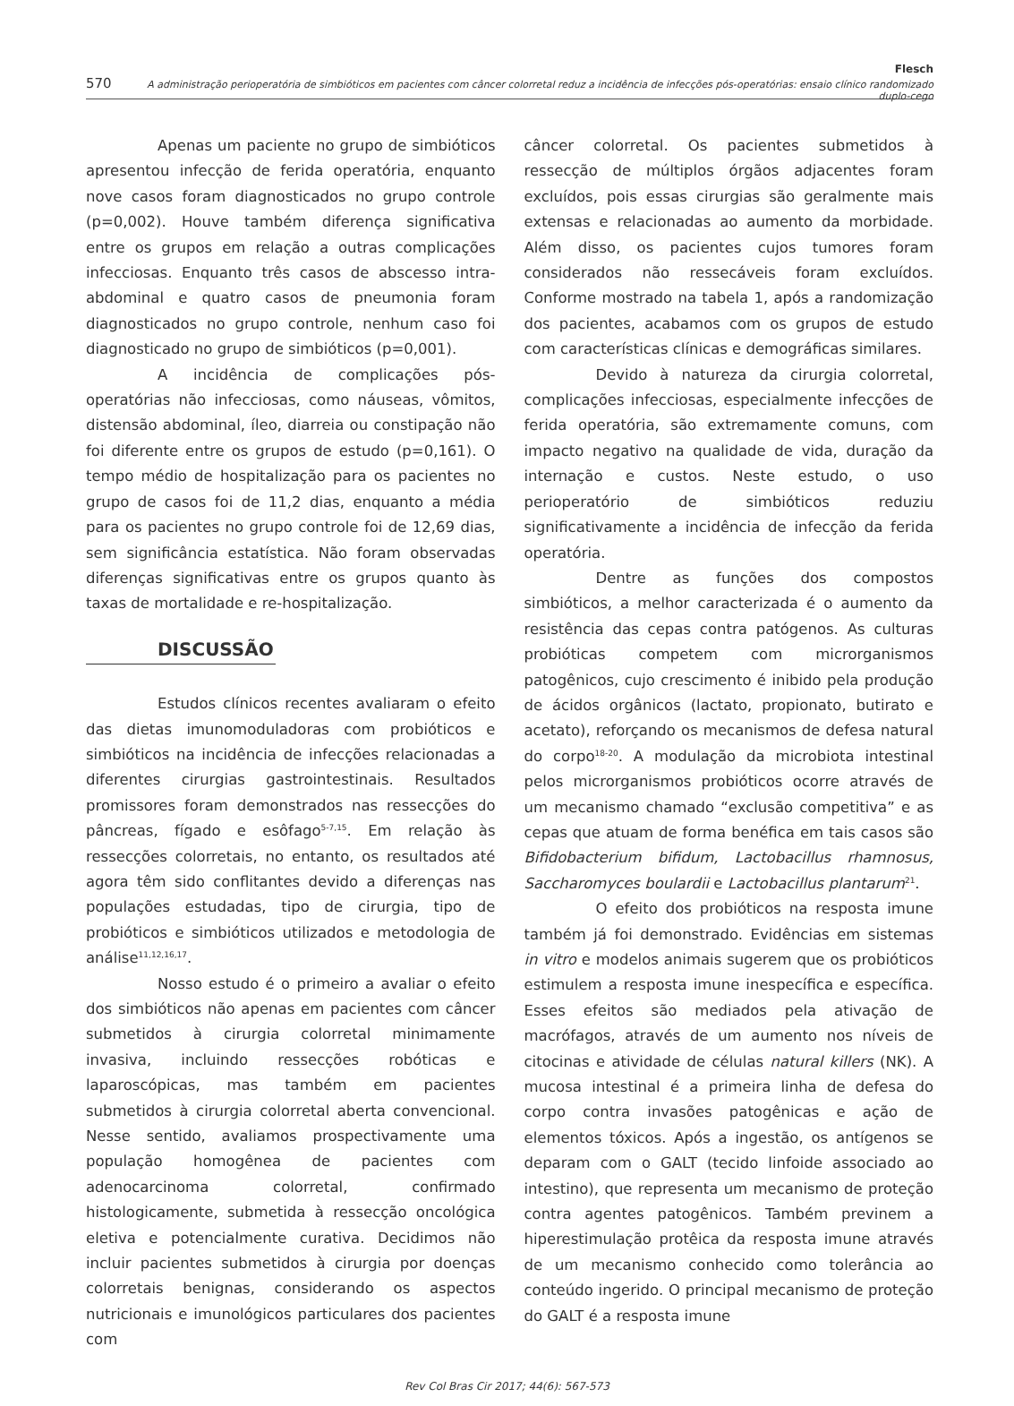Flesch
570 A administração perioperatória de simbióticos em pacientes com câncer colorretal reduz a incidência de infecções pós-operatórias: ensaio clínico randomizado duplo-cego
Apenas um paciente no grupo de simbióticos apresentou infecção de ferida operatória, enquanto nove casos foram diagnosticados no grupo controle (p=0,002). Houve também diferença significativa entre os grupos em relação a outras complicações infecciosas. Enquanto três casos de abscesso intra-abdominal e quatro casos de pneumonia foram diagnosticados no grupo controle, nenhum caso foi diagnosticado no grupo de simbióticos (p=0,001).
A incidência de complicações pós-operatórias não infecciosas, como náuseas, vômitos, distensão abdominal, íleo, diarreia ou constipação não foi diferente entre os grupos de estudo (p=0,161). O tempo médio de hospitalização para os pacientes no grupo de casos foi de 11,2 dias, enquanto a média para os pacientes no grupo controle foi de 12,69 dias, sem significância estatística. Não foram observadas diferenças significativas entre os grupos quanto às taxas de mortalidade e re-hospitalização.
DISCUSSÃO
Estudos clínicos recentes avaliaram o efeito das dietas imunomoduladoras com probióticos e simbióticos na incidência de infecções relacionadas a diferentes cirurgias gastrointestinais. Resultados promissores foram demonstrados nas ressecções do pâncreas, fígado e esôfago<sup>5-7,15</sup>. Em relação às ressecções colorretais, no entanto, os resultados até agora têm sido conflitantes devido a diferenças nas populações estudadas, tipo de cirurgia, tipo de probióticos e simbióticos utilizados e metodologia de análise<sup>11,12,16,17</sup>.
Nosso estudo é o primeiro a avaliar o efeito dos simbióticos não apenas em pacientes com câncer submetidos à cirurgia colorretal minimamente invasiva, incluindo ressecções robóticas e laparoscópicas, mas também em pacientes submetidos à cirurgia colorretal aberta convencional. Nesse sentido, avaliamos prospectivamente uma população homogênea de pacientes com adenocarcinoma colorretal, confirmado histologicamente, submetida à ressecção oncológica eletiva e potencialmente curativa. Decidimos não incluir pacientes submetidos à cirurgia por doenças colorretais benignas, considerando os aspectos nutricionais e imunológicos particulares dos pacientes com
câncer colorretal. Os pacientes submetidos à ressecção de múltiplos órgãos adjacentes foram excluídos, pois essas cirurgias são geralmente mais extensas e relacionadas ao aumento da morbidade. Além disso, os pacientes cujos tumores foram considerados não ressecáveis foram excluídos. Conforme mostrado na tabela 1, após a randomização dos pacientes, acabamos com os grupos de estudo com características clínicas e demográficas similares.
Devido à natureza da cirurgia colorretal, complicações infecciosas, especialmente infecções de ferida operatória, são extremamente comuns, com impacto negativo na qualidade de vida, duração da internação e custos. Neste estudo, o uso perioperatório de simbióticos reduziu significativamente a incidência de infecção da ferida operatória.
Dentre as funções dos compostos simbióticos, a melhor caracterizada é o aumento da resistência das cepas contra patógenos. As culturas probióticas competem com microrganismos patogênicos, cujo crescimento é inibido pela produção de ácidos orgânicos (lactato, propionato, butirato e acetato), reforçando os mecanismos de defesa natural do corpo<sup>18-20</sup>. A modulação da microbiota intestinal pelos microrganismos probióticos ocorre através de um mecanismo chamado “exclusão competitiva” e as cepas que atuam de forma benéfica em tais casos são Bifidobacterium bifidum, Lactobacillus rhamnosus, Saccharomyces boulardii e Lactobacillus plantarum<sup>21</sup>.
O efeito dos probióticos na resposta imune também já foi demonstrado. Evidências em sistemas in vitro e modelos animais sugerem que os probióticos estimulem a resposta imune inespecífica e específica. Esses efeitos são mediados pela ativação de macrófagos, através de um aumento nos níveis de citocinas e atividade de células natural killers (NK). A mucosa intestinal é a primeira linha de defesa do corpo contra invasões patogênicas e ação de elementos tóxicos. Após a ingestão, os antígenos se deparam com o GALT (tecido linfoide associado ao intestino), que representa um mecanismo de proteção contra agentes patogênicos. Também previnem a hiperestimulação protêica da resposta imune através de um mecanismo conhecido como tolerância ao conteúdo ingerido. O principal mecanismo de proteção do GALT é a resposta imune
Rev Col Bras Cir 2017; 44(6): 567-573